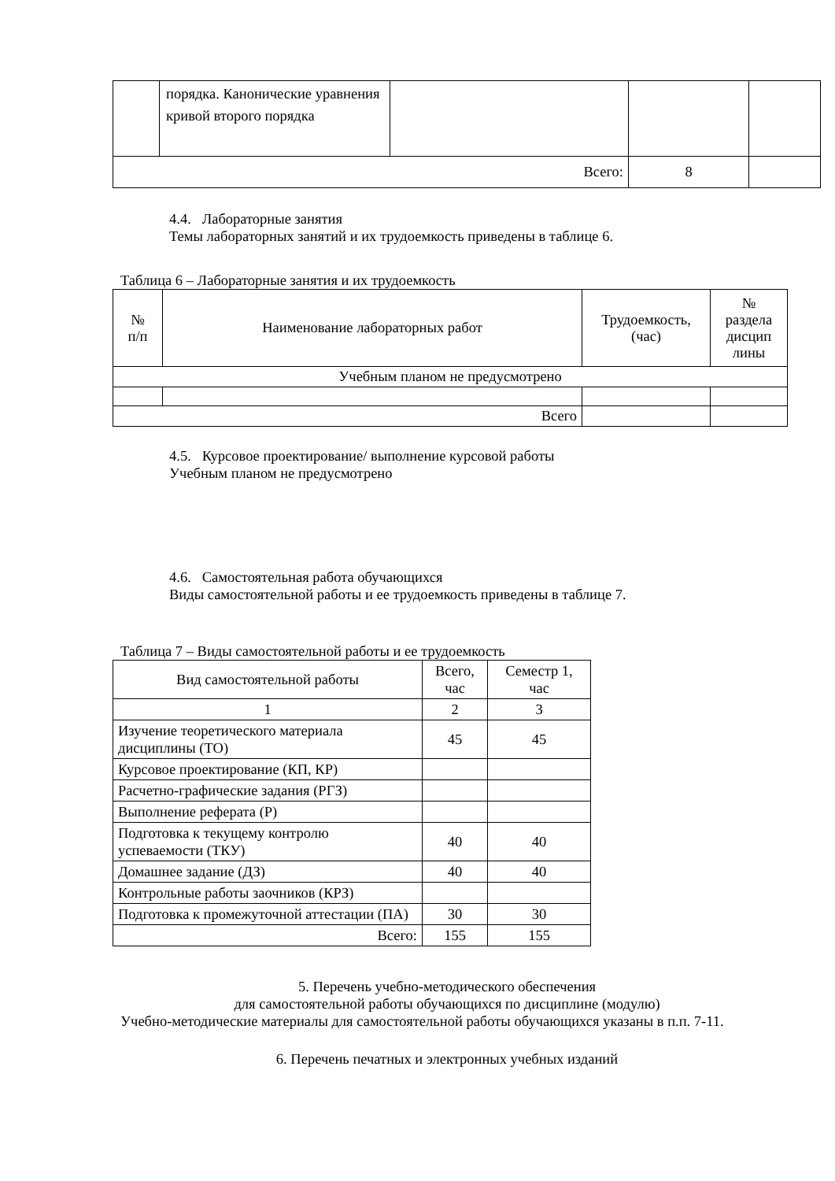| | порядка. Канонические уравнения кривой второго порядка | | | |
| Всего: | | | 8 | |
4.4. Лабораторные занятия
Темы лабораторных занятий и их трудоемкость приведены в таблице 6.
Таблица 6 – Лабораторные занятия и их трудоемкость
| № п/п | Наименование лабораторных работ | Трудоемкость, (час) | № раздела дисцип лины |
| --- | --- | --- | --- |
| Учебным планом не предусмотрено | | | |
| Всего | | | |
4.5. Курсовое проектирование/ выполнение курсовой работы
Учебным планом не предусмотрено
4.6. Самостоятельная работа обучающихся
Виды самостоятельной работы и ее трудоемкость приведены в таблице 7.
Таблица 7 – Виды самостоятельной работы и ее трудоемкость
| Вид самостоятельной работы | Всего, час | Семестр 1, час |
| --- | --- | --- |
| 1 | 2 | 3 |
| Изучение теоретического материала дисциплины (ТО) | 45 | 45 |
| Курсовое проектирование (КП, КР) | | |
| Расчетно-графические задания (РГЗ) | | |
| Выполнение реферата (Р) | | |
| Подготовка к текущему контролю успеваемости (ТКУ) | 40 | 40 |
| Домашнее задание (ДЗ) | 40 | 40 |
| Контрольные работы заочников (КРЗ) | | |
| Подготовка к промежуточной аттестации (ПА) | 30 | 30 |
| Всего: | 155 | 155 |
5. Перечень учебно-методического обеспечения
для самостоятельной работы обучающихся по дисциплине (модулю)
Учебно-методические материалы для самостоятельной работы обучающихся указаны в п.п. 7-11.
6. Перечень печатных и электронных учебных изданий